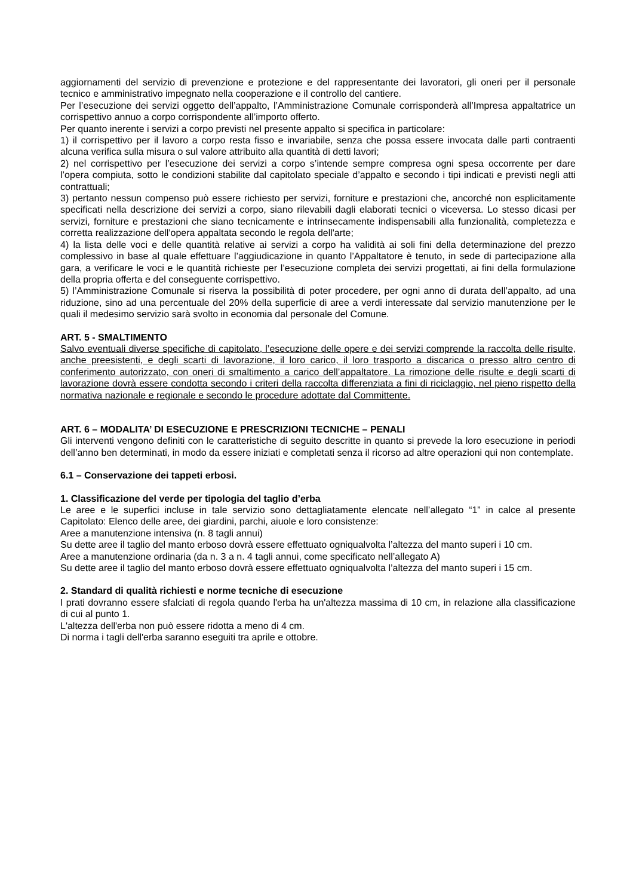aggiornamenti del servizio di prevenzione e protezione e del rappresentante dei lavoratori, gli oneri per il personale tecnico e amministrativo impegnato nella cooperazione e il controllo del cantiere.
Per l’esecuzione dei servizi oggetto dell’appalto, l’Amministrazione Comunale corrisponderà all’Impresa appaltatrice un corrispettivo annuo a corpo corrispondente all’importo offerto.
Per quanto inerente i servizi a corpo previsti nel presente appalto si specifica in particolare:
1) il corrispettivo per il lavoro a corpo resta fisso e invariabile, senza che possa essere invocata dalle parti contraenti alcuna verifica sulla misura o sul valore attribuito alla quantità di detti lavori;
2) nel corrispettivo per l’esecuzione dei servizi a corpo s’intende sempre compresa ogni spesa occorrente per dare l’opera compiuta, sotto le condizioni stabilite dal capitolato speciale d’appalto e secondo i tipi indicati e previsti negli atti contrattuali;
3) pertanto nessun compenso può essere richiesto per servizi, forniture e prestazioni che, ancorché non esplicitamente specificati nella descrizione dei servizi a corpo, siano rilevabili dagli elaborati tecnici o viceversa. Lo stesso dicasi per servizi, forniture e prestazioni che siano tecnicamente e intrinsecamente indispensabili alla funzionalità, completezza e corretta realizzazione dell'opera appaltata secondo le regola dell'arte;
4) la lista delle voci e delle quantità relative ai servizi a corpo ha validità ai soli fini della determinazione del prezzo complessivo in base al quale effettuare l’aggiudicazione in quanto l’Appaltatore è tenuto, in sede di partecipazione alla gara, a verificare le voci e le quantità richieste per l’esecuzione completa dei servizi progettati, ai fini della formulazione della propria offerta e del conseguente corrispettivo.
5) l’Amministrazione Comunale si riserva la possibilità di poter procedere, per ogni anno di durata dell’appalto, ad una riduzione, sino ad una percentuale del 20% della superficie di aree a verdi interessate dal servizio manutenzione per le quali il medesimo servizio sarà svolto in economia dal personale del Comune.
ART. 5 - SMALTIMENTO
Salvo eventuali diverse specifiche di capitolato, l’esecuzione delle opere e dei servizi comprende la raccolta delle risulte, anche preesistenti, e degli scarti di lavorazione, il loro carico, il loro trasporto a discarica o presso altro centro di conferimento autorizzato, con oneri di smaltimento a carico dell’appaltatore. La rimozione delle risulte e degli scarti di lavorazione dovrà essere condotta secondo i criteri della raccolta differenziata a fini di riciclaggio, nel pieno rispetto della normativa nazionale e regionale e secondo le procedure adottate dal Committente.
ART. 6 – MODALITA’ DI ESECUZIONE E PRESCRIZIONI TECNICHE – PENALI
Gli interventi vengono definiti con le caratteristiche di seguito descritte in quanto si prevede la loro esecuzione in periodi dell’anno ben determinati, in modo da essere iniziati e completati senza il ricorso ad altre operazioni qui non contemplate.
6.1 – Conservazione dei tappeti erbosi.
1. Classificazione del verde per tipologia del taglio d’erba
Le aree e le superfici incluse in tale servizio sono dettagliatamente elencate nell’allegato “1” in calce al presente Capitolato: Elenco delle aree, dei giardini, parchi, aiuole e loro consistenze:
Aree a manutenzione intensiva (n. 8 tagli annui)
Su dette aree il taglio del manto erboso dovrà essere effettuato ogniqualvolta l’altezza del manto superi i 10 cm.
Aree a manutenzione ordinaria (da n. 3 a n. 4 tagli annui, come specificato nell’allegato A)
Su dette aree il taglio del manto erboso dovrà essere effettuato ogniqualvolta l’altezza del manto superi i 15 cm.
2. Standard di qualità richiesti e norme tecniche di esecuzione
I prati dovranno essere sfalciati di regola quando l'erba ha un'altezza massima di 10 cm, in relazione alla classificazione di cui al punto 1.
L'altezza dell'erba non può essere ridotta a meno di 4 cm.
Di norma i tagli dell'erba saranno eseguiti tra aprile e ottobre.